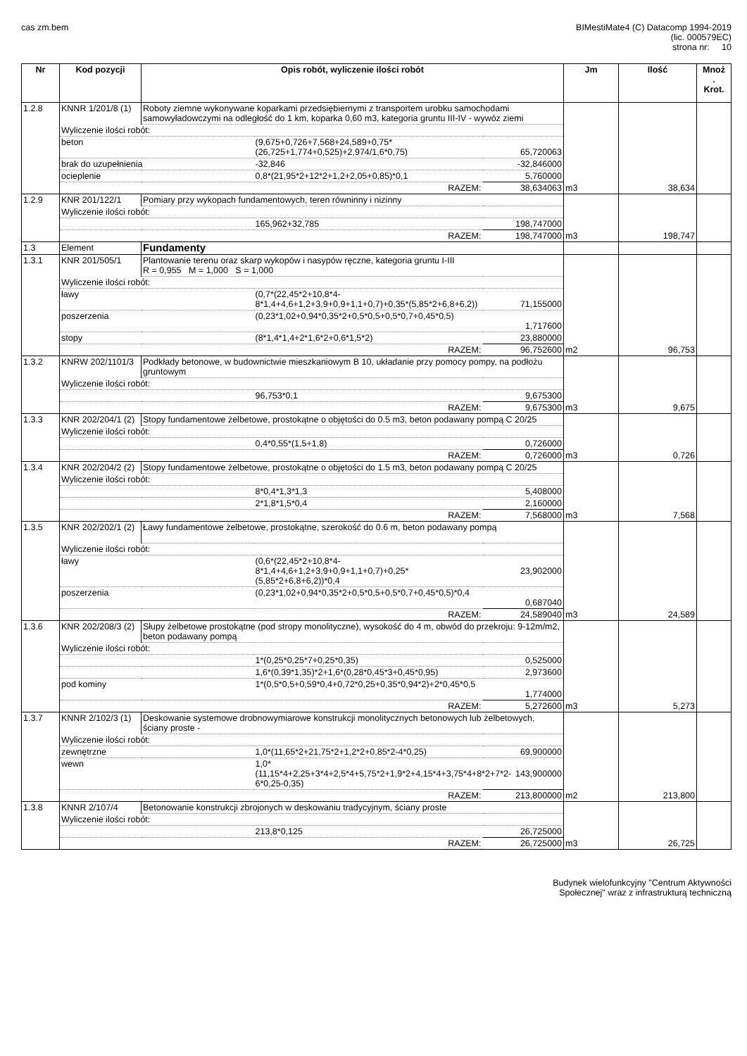cas zm.bem BIMestiMate4 (C) Datacomp 1994-2019
(lic. 000579EC)
strona nr: 10
| Nr | Kod pozycji | Opis robót, wyliczenie ilości robót | | | Jm | Ilość | Mnoż . Krot. |
| --- | --- | --- | --- | --- | --- | --- | --- |
| 1.2.8 | KNNR 1/201/8 (1) | Roboty ziemne wykonywane koparkami przedsiębiernymi z transportem urobku samochodami samowyładowczymi na odległość do 1 km, koparka 0,60 m3, kategoria gruntu III-IV - wywóz ziemi | | | | | |
| | Wyliczenie ilości robót: | | | | | | |
| | beton | | (9,675+0,726+7,568+24,589+0,75*(26,725+1,774+0,525)+2,974/1,6*0,75) | 65,720063 | | | |
| | brak do uzupełnienia | | -32,846 | -32,846000 | | | |
| | ocieplenie | | 0,8*(21,95*2+12*2+1,2+2,05+0,85)*0,1 | 5,760000 | | | |
| | RAZEM: | | | 38,634063 | m3 | 38,634 | |
| 1.2.9 | KNR 201/122/1 | Pomiary przy wykopach fundamentowych, teren równinny i nizinny | | | | | |
| | Wyliczenie ilości robót: | | | | | | |
| | | | 165,962+32,785 | 198,747000 | | | |
| | RAZEM: | | | 198,747000 | m3 | 198,747 | |
| 1.3 | Element | Fundamenty | | | | | |
| 1.3.1 | KNR 201/505/1 | Plantowanie terenu oraz skarp wykopów i nasypów ręczne, kategoria gruntu I-III R = 0,955 M = 1,000 S = 1,000 | | | | | |
| | Wyliczenie ilości robót: | | | | | | |
| | ławy | | (0,7*(22,45*2+10,8*4-8*1,4+4,6+1,2+3,9+0,9+1,1+0,7)+0,35*(5,85*2+6,8+6,2)) | 71,155000 | | | |
| | poszerzenia | | (0,23*1,02+0,94*0,35*2+0,5*0,5+0,5*0,7+0,45*0,5) | 1,717600 | | | |
| | stopy | | (8*1,4*1,4+2*1,6*2+0,6*1,5*2) | 23,880000 | | | |
| | RAZEM: | | | 96,752600 | m2 | 96,753 | |
| 1.3.2 | KNRW 202/1101/3 | Podkłady betonowe, w budownictwie mieszkaniowym B 10, układanie przy pomocy pompy, na podłożu gruntowym | | | | | |
| | Wyliczenie ilości robót: | | | | | | |
| | | | 96,753*0,1 | 9,675300 | | | |
| | RAZEM: | | | 9,675300 | m3 | 9,675 | |
| 1.3.3 | KNR 202/204/1 (2) | Stopy fundamentowe żelbetowe, prostokątne o objętości do 0.5 m3, beton podawany pompą C 20/25 | | | | | |
| | Wyliczenie ilości robót: | | | | | | |
| | | | 0,4*0,55*(1,5+1,8) | 0,726000 | | | |
| | RAZEM: | | | 0,726000 | m3 | 0,726 | |
| 1.3.4 | KNR 202/204/2 (2) | Stopy fundamentowe żelbetowe, prostokątne o objętości do 1.5 m3, beton podawany pompą C 20/25 | | | | | |
| | Wyliczenie ilości robót: | | | | | | |
| | | | 8*0,4*1,3*1,3 | 5,408000 | | | |
| | | | 2*1,8*1,5*0,4 | 2,160000 | | | |
| | RAZEM: | | | 7,568000 | m3 | 7,568 | |
| 1.3.5 | KNR 202/202/1 (2) | Ławy fundamentowe żelbetowe, prostokątne, szerokość do 0.6 m, beton podawany pompą | | | | | |
| | Wyliczenie ilości robót: | | | | | | |
| | ławy | | (0,6*(22,45*2+10,8*4-8*1,4+4,6+1,2+3,9+0,9+1,1+0,7)+0,25*(5,85*2+6,8+6,2))*0,4 | 23,902000 | | | |
| | poszerzenia | | (0,23*1,02+0,94*0,35*2+0,5*0,5+0,5*0,7+0,45*0,5)*0,4 | 0,687040 | | | |
| | RAZEM: | | | 24,589040 | m3 | 24,589 | |
| 1.3.6 | KNR 202/208/3 (2) | Słupy żelbetowe prostokątne (pod stropy monolityczne), wysokość do 4 m, obwód do przekroju: 9-12m/m2, beton podawany pompą | | | | | |
| | Wyliczenie ilości robót: | | | | | | |
| | | | 1*(0,25*0,25*7+0,25*0,35) | 0,525000 | | | |
| | | | 1,6*(0,39*1,35)*2+1,6*(0,28*0,45*3+0,45*0,95) | 2,973600 | | | |
| | pod kominy | | 1*(0,5*0,5+0,59*0,4+0,72*0,25+0,35*0,94*2)+2*0,45*0,5 | 1,774000 | | | |
| | RAZEM: | | | 5,272600 | m3 | 5,273 | |
| 1.3.7 | KNNR 2/102/3 (1) | Deskowanie systemowe drobnowymiarowe konstrukcji monolitycznych betonowych lub żelbetowych, ściany proste - | | | | | |
| | Wyliczenie ilości robót: | | | | | | |
| | zewnętrzne | | 1,0*(11,65*2+21,75*2+1,2*2+0,85*2-4*0,25) | 69,900000 | | | |
| | wewn | | 1,0*(11,15*4+2,25+3*4+2,5*4+5,75*2+1,9*2+4,15*4+3,75*4+8*2+7*2-6*0,25-0,35) | 143,900000 | | | |
| | RAZEM: | | | 213,800000 | m2 | 213,800 | |
| 1.3.8 | KNNR 2/107/4 | Betonowanie konstrukcji zbrojonych w deskowaniu tradycyjnym, ściany proste | | | | | |
| | Wyliczenie ilości robót: | | | | | | |
| | | | 213,8*0,125 | 26,725000 | | | |
| | RAZEM: | | | 26,725000 | m3 | 26,725 | |
Budynek wielofunkcyjny "Centrum Aktywności
Społecznej" wraz z infrastrukturą techniczną